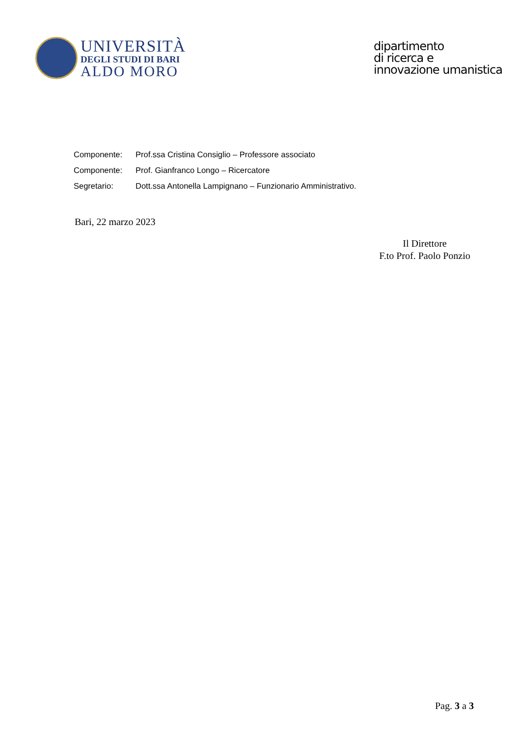UNIVERSITÀ
DEGLI STUDI DI BARI
ALDO MORO
dipartimento
di ricerca e
innovazione umanistica
| Componente: | Prof.ssa Cristina Consiglio – Professore associato |
| Componente: | Prof. Gianfranco Longo – Ricercatore |
| Segretario: | Dott.ssa Antonella Lampignano – Funzionario Amministrativo. |
Bari, 22 marzo 2023
Il Direttore
F.to Prof. Paolo Ponzio
Pag. 3 a 3